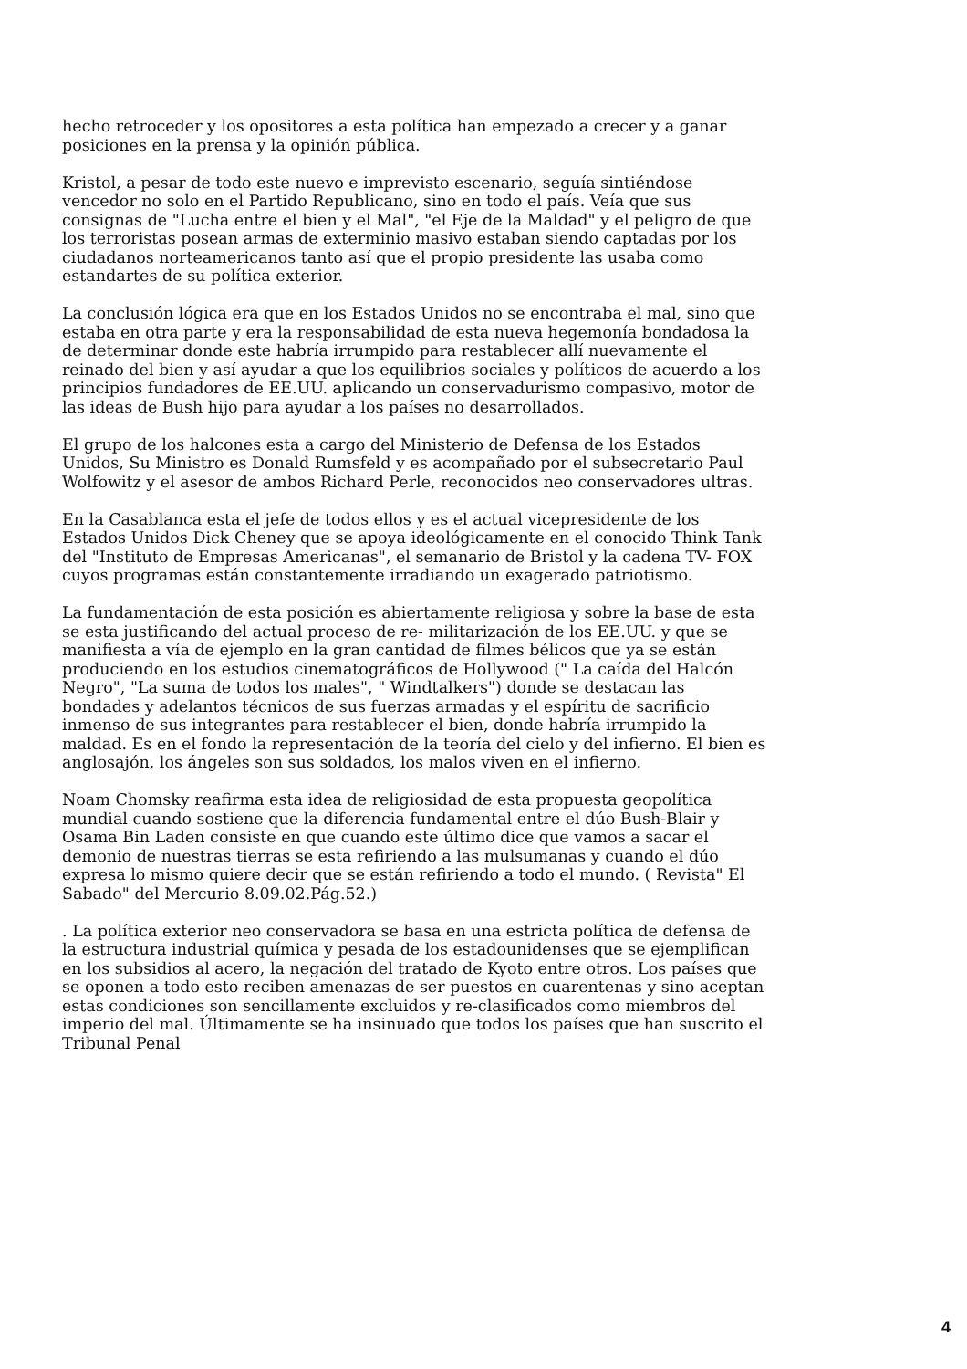hecho retroceder y los opositores a esta política han empezado a crecer y a ganar posiciones en la prensa y la opinión pública.
Kristol, a pesar de todo este nuevo e imprevisto escenario, seguía sintiéndose vencedor no solo en el Partido Republicano, sino en todo el país. Veía que sus consignas de "Lucha entre el bien y el Mal", "el Eje de la Maldad" y el peligro de que los terroristas posean armas de exterminio masivo estaban siendo captadas por los ciudadanos norteamericanos tanto así que el propio presidente las usaba como estandartes de su política exterior.
La conclusión lógica era que en los Estados Unidos no se encontraba el mal, sino que estaba en otra parte y era la responsabilidad de esta nueva hegemonía bondadosa la de determinar donde este habría irrumpido para restablecer allí nuevamente el reinado del bien y así ayudar a que los equilibrios sociales y políticos de acuerdo a los principios fundadores de EE.UU. aplicando un conservadurismo compasivo, motor de las ideas de Bush hijo para ayudar a los países no desarrollados.
El grupo de los halcones esta a cargo del Ministerio de Defensa de los Estados Unidos, Su Ministro es Donald Rumsfeld y es acompañado por el subsecretario Paul Wolfowitz y el asesor de ambos Richard Perle, reconocidos neo conservadores ultras.
En la Casablanca esta el jefe de todos ellos y es el actual vicepresidente de los Estados Unidos Dick Cheney que se apoya ideológicamente en el conocido Think Tank del "Instituto de Empresas Americanas", el semanario de Bristol y la cadena TV- FOX cuyos programas están constantemente irradiando un exagerado patriotismo.
La fundamentación de esta posición es abiertamente religiosa y sobre la base de esta se esta justificando del actual proceso de re- militarización de los EE.UU. y que se manifiesta a vía de ejemplo en la gran cantidad de filmes bélicos que ya se están produciendo en los estudios cinematográficos de Hollywood (" La caída del Halcón Negro", "La suma de todos los males", " Windtalkers") donde se destacan las bondades y adelantos técnicos de sus fuerzas armadas y el espíritu de sacrificio inmenso de sus integrantes para restablecer el bien, donde habría irrumpido la maldad. Es en el fondo la representación de la teoría del cielo y del infierno. El bien es anglosajón, los ángeles son sus soldados, los malos viven en el infierno.
Noam Chomsky reafirma esta idea de religiosidad de esta propuesta geopolítica mundial cuando sostiene que la diferencia fundamental entre el dúo Bush-Blair y Osama Bin Laden consiste en que cuando este último dice que vamos a sacar el demonio de nuestras tierras se esta refiriendo a las mulsumanas y cuando el dúo expresa lo mismo quiere decir que se están refiriendo a todo el mundo. ( Revista" El Sabado" del Mercurio 8.09.02.Pág.52.)
. La política exterior neo conservadora se basa en una estricta política de defensa de la estructura industrial química y pesada de los estadounidenses que se ejemplifican en los subsidios al acero, la negación del tratado de Kyoto entre otros. Los países que se oponen a todo esto reciben amenazas de ser puestos en cuarentenas y sino aceptan estas condiciones son sencillamente excluidos y re-clasificados como miembros del imperio del mal. Últimamente se ha insinuado que todos los países que han suscrito el Tribunal Penal
4